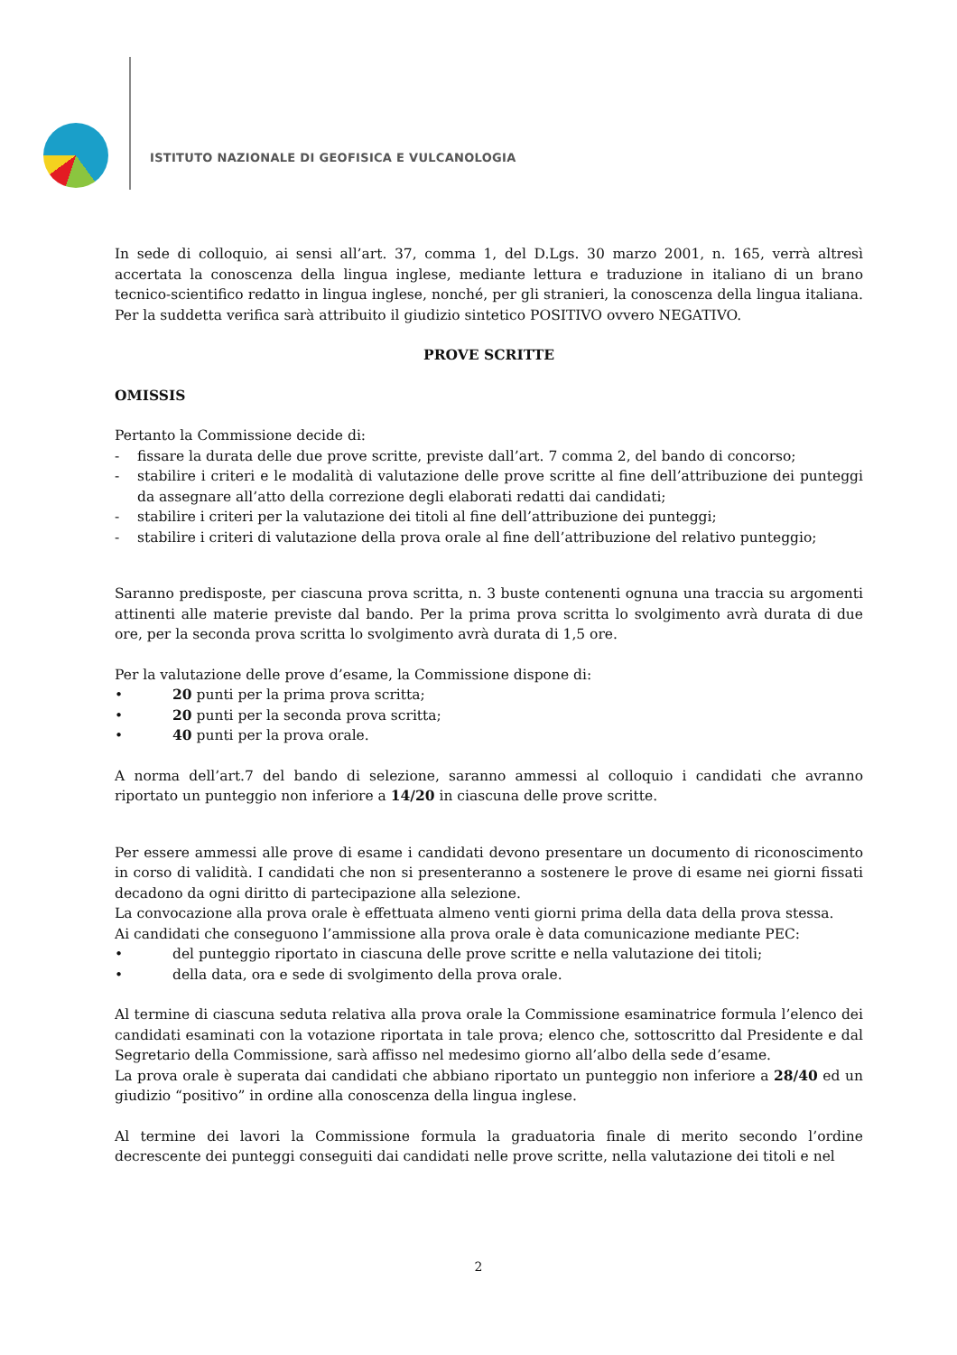ISTITUTO NAZIONALE DI GEOFISICA E VULCANOLOGIA
In sede di colloquio, ai sensi all’art. 37, comma 1, del D.Lgs. 30 marzo 2001, n. 165, verrà altresì accertata la conoscenza della lingua inglese, mediante lettura e traduzione in italiano di un brano tecnico-scientifico redatto in lingua inglese, nonché, per gli stranieri, la conoscenza della lingua italiana. Per la suddetta verifica sarà attribuito il giudizio sintetico POSITIVO ovvero NEGATIVO.
PROVE SCRITTE
OMISSIS
Pertanto la Commissione decide di:
- fissare la durata delle due prove scritte, previste dall’art. 7 comma 2, del bando di concorso;
- stabilire i criteri e le modalità di valutazione delle prove scritte al fine dell’attribuzione dei punteggi da assegnare all’atto della correzione degli elaborati redatti dai candidati;
- stabilire i criteri per la valutazione dei titoli al fine dell’attribuzione dei punteggi;
- stabilire i criteri di valutazione della prova orale al fine dell’attribuzione del relativo punteggio;
Saranno predisposte, per ciascuna prova scritta, n. 3 buste contenenti ognuna una traccia su argomenti attinenti alle materie previste dal bando. Per la prima prova scritta lo svolgimento avrà durata di due ore, per la seconda prova scritta lo svolgimento avrà durata di 1,5 ore.
Per la valutazione delle prove d’esame, la Commissione dispone di:
• 20 punti per la prima prova scritta;
• 20 punti per la seconda prova scritta;
• 40 punti per la prova orale.
A norma dell’art.7 del bando di selezione, saranno ammessi al colloquio i candidati che avranno riportato un punteggio non inferiore a 14/20 in ciascuna delle prove scritte.
Per essere ammessi alle prove di esame i candidati devono presentare un documento di riconoscimento in corso di validità. I candidati che non si presenteranno a sostenere le prove di esame nei giorni fissati decadono da ogni diritto di partecipazione alla selezione.
La convocazione alla prova orale è effettuata almeno venti giorni prima della data della prova stessa.
Ai candidati che conseguono l’ammissione alla prova orale è data comunicazione mediante PEC:
• del punteggio riportato in ciascuna delle prove scritte e nella valutazione dei titoli;
• della data, ora e sede di svolgimento della prova orale.
Al termine di ciascuna seduta relativa alla prova orale la Commissione esaminatrice formula l’elenco dei candidati esaminati con la votazione riportata in tale prova; elenco che, sottoscritto dal Presidente e dal Segretario della Commissione, sarà affisso nel medesimo giorno all’albo della sede d’esame.
La prova orale è superata dai candidati che abbiano riportato un punteggio non inferiore a 28/40 ed un giudizio “positivo” in ordine alla conoscenza della lingua inglese.
Al termine dei lavori la Commissione formula la graduatoria finale di merito secondo l’ordine decrescente dei punteggi conseguiti dai candidati nelle prove scritte, nella valutazione dei titoli e nel
2